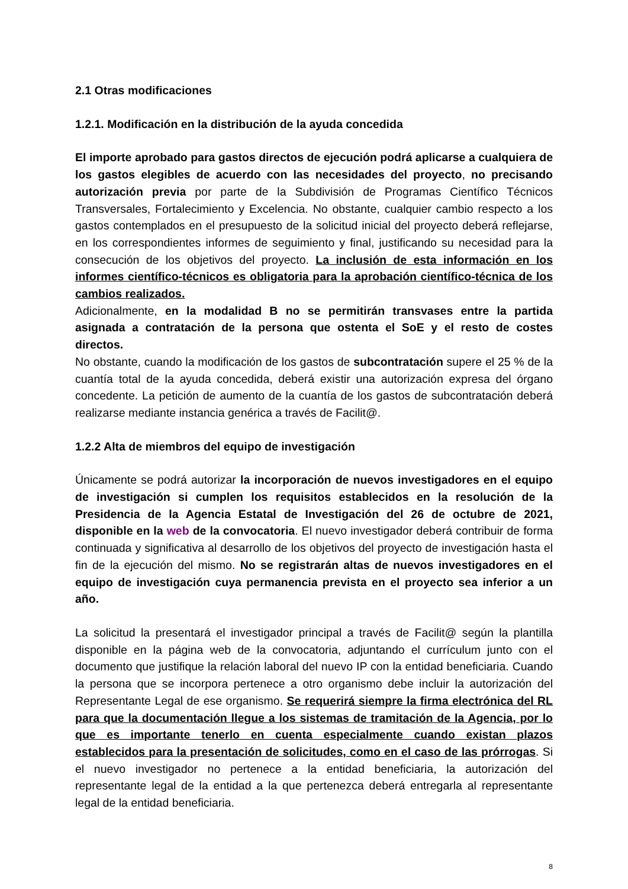2.1 Otras modificaciones
1.2.1. Modificación en la distribución de la ayuda concedida
El importe aprobado para gastos directos de ejecución podrá aplicarse a cualquiera de los gastos elegibles de acuerdo con las necesidades del proyecto, no precisando autorización previa por parte de la Subdivisión de Programas Científico Técnicos Transversales, Fortalecimiento y Excelencia. No obstante, cualquier cambio respecto a los gastos contemplados en el presupuesto de la solicitud inicial del proyecto deberá reflejarse, en los correspondientes informes de seguimiento y final, justificando su necesidad para la consecución de los objetivos del proyecto. La inclusión de esta información en los informes científico-técnicos es obligatoria para la aprobación científico-técnica de los cambios realizados.
Adicionalmente, en la modalidad B no se permitirán transvases entre la partida asignada a contratación de la persona que ostenta el SoE y el resto de costes directos.
No obstante, cuando la modificación de los gastos de subcontratación supere el 25 % de la cuantía total de la ayuda concedida, deberá existir una autorización expresa del órgano concedente. La petición de aumento de la cuantía de los gastos de subcontratación deberá realizarse mediante instancia genérica a través de Facilit@.
1.2.2 Alta de miembros del equipo de investigación
Únicamente se podrá autorizar la incorporación de nuevos investigadores en el equipo de investigación si cumplen los requisitos establecidos en la resolución de la Presidencia de la Agencia Estatal de Investigación del 26 de octubre de 2021, disponible en la web de la convocatoria. El nuevo investigador deberá contribuir de forma continuada y significativa al desarrollo de los objetivos del proyecto de investigación hasta el fin de la ejecución del mismo. No se registrarán altas de nuevos investigadores en el equipo de investigación cuya permanencia prevista en el proyecto sea inferior a un año.
La solicitud la presentará el investigador principal a través de Facilit@ según la plantilla disponible en la página web de la convocatoria, adjuntando el currículum junto con el documento que justifique la relación laboral del nuevo IP con la entidad beneficiaria. Cuando la persona que se incorpora pertenece a otro organismo debe incluir la autorización del Representante Legal de ese organismo. Se requerirá siempre la firma electrónica del RL para que la documentación llegue a los sistemas de tramitación de la Agencia, por lo que es importante tenerlo en cuenta especialmente cuando existan plazos establecidos para la presentación de solicitudes, como en el caso de las prórrogas. Si el nuevo investigador no pertenece a la entidad beneficiaria, la autorización del representante legal de la entidad a la que pertenezca deberá entregarla al representante legal de la entidad beneficiaria.
8